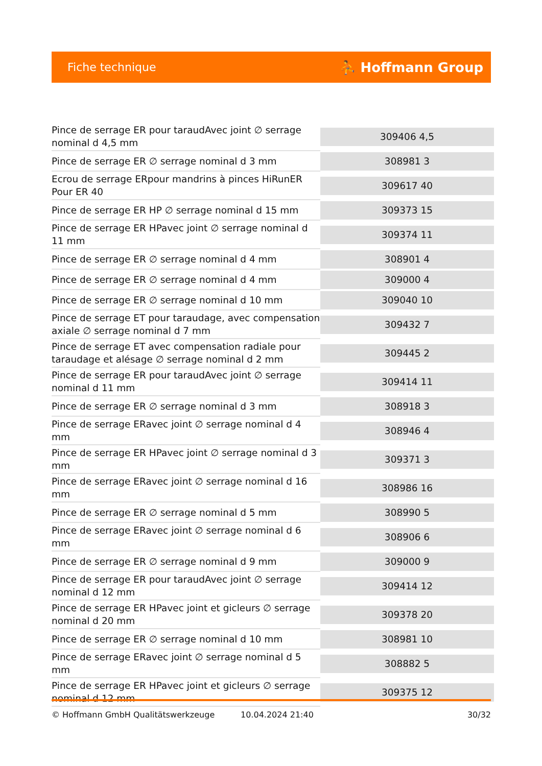Fiche technique ⛹ Hoffmann Group
| Pince de serrage ER pour taraudAvec joint ∅ serrage nominal d 4,5 mm | 309406 4,5 |
| Pince de serrage ER ∅ serrage nominal d 3 mm | 308981 3 |
| Ecrou de serrage ERpour mandrins à pinces HiRunER Pour ER 40 | 309617 40 |
| Pince de serrage ER HP ∅ serrage nominal d 15 mm | 309373 15 |
| Pince de serrage ER HPavec joint ∅ serrage nominal d 11 mm | 309374 11 |
| Pince de serrage ER ∅ serrage nominal d 4 mm | 308901 4 |
| Pince de serrage ER ∅ serrage nominal d 4 mm | 309000 4 |
| Pince de serrage ER ∅ serrage nominal d 10 mm | 309040 10 |
| Pince de serrage ET pour taraudage, avec compensation axiale ∅ serrage nominal d 7 mm | 309432 7 |
| Pince de serrage ET avec compensation radiale pour taraudage et alésage ∅ serrage nominal d 2 mm | 309445 2 |
| Pince de serrage ER pour taraudAvec joint ∅ serrage nominal d 11 mm | 309414 11 |
| Pince de serrage ER ∅ serrage nominal d 3 mm | 308918 3 |
| Pince de serrage ERavec joint ∅ serrage nominal d 4 mm | 308946 4 |
| Pince de serrage ER HPavec joint ∅ serrage nominal d 3 mm | 309371 3 |
| Pince de serrage ERavec joint ∅ serrage nominal d 16 mm | 308986 16 |
| Pince de serrage ER ∅ serrage nominal d 5 mm | 308990 5 |
| Pince de serrage ERavec joint ∅ serrage nominal d 6 mm | 308906 6 |
| Pince de serrage ER ∅ serrage nominal d 9 mm | 309000 9 |
| Pince de serrage ER pour taraudAvec joint ∅ serrage nominal d 12 mm | 309414 12 |
| Pince de serrage ER HPavec joint et gicleurs ∅ serrage nominal d 20 mm | 309378 20 |
| Pince de serrage ER ∅ serrage nominal d 10 mm | 308981 10 |
| Pince de serrage ERavec joint ∅ serrage nominal d 5 mm | 308882 5 |
| Pince de serrage ER HPavec joint et gicleurs ∅ serrage nominal d 12 mm | 309375 12 |
© Hoffmann GmbH Qualitätswerkzeuge 10.04.2024 21:40 30/32